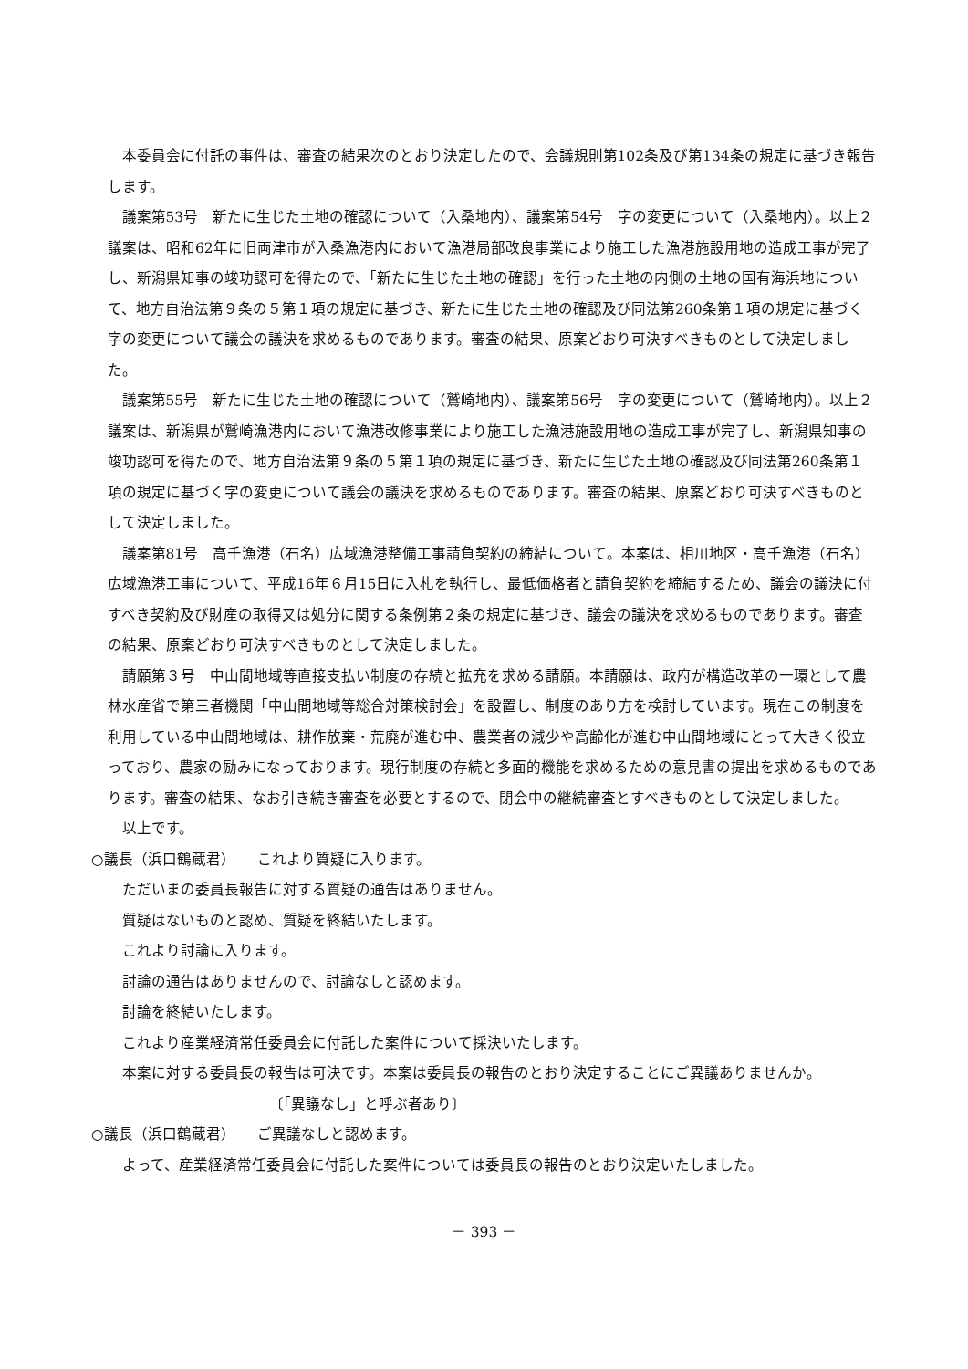本委員会に付託の事件は、審査の結果次のとおり決定したので、会議規則第102条及び第134条の規定に基づき報告します。
議案第53号　新たに生じた土地の確認について（入桑地内）、議案第54号　字の変更について（入桑地内）。以上２議案は、昭和62年に旧両津市が入桑漁港内において漁港局部改良事業により施工した漁港施設用地の造成工事が完了し、新潟県知事の竣功認可を得たので、「新たに生じた土地の確認」を行った土地の内側の土地の国有海浜地について、地方自治法第９条の５第１項の規定に基づき、新たに生じた土地の確認及び同法第260条第１項の規定に基づく字の変更について議会の議決を求めるものであります。審査の結果、原案どおり可決すべきものとして決定しました。
議案第55号　新たに生じた土地の確認について（鷲崎地内）、議案第56号　字の変更について（鷲崎地内）。以上２議案は、新潟県が鷲崎漁港内において漁港改修事業により施工した漁港施設用地の造成工事が完了し、新潟県知事の竣功認可を得たので、地方自治法第９条の５第１項の規定に基づき、新たに生じた土地の確認及び同法第260条第１項の規定に基づく字の変更について議会の議決を求めるものであります。審査の結果、原案どおり可決すべきものとして決定しました。
議案第81号　高千漁港（石名）広域漁港整備工事請負契約の締結について。本案は、相川地区・高千漁港（石名）広域漁港工事について、平成16年６月15日に入札を執行し、最低価格者と請負契約を締結するため、議会の議決に付すべき契約及び財産の取得又は処分に関する条例第２条の規定に基づき、議会の議決を求めるものであります。審査の結果、原案どおり可決すべきものとして決定しました。
請願第３号　中山間地域等直接支払い制度の存続と拡充を求める請願。本請願は、政府が構造改革の一環として農林水産省で第三者機関「中山間地域等総合対策検討会」を設置し、制度のあり方を検討しています。現在この制度を利用している中山間地域は、耕作放棄・荒廃が進む中、農業者の減少や高齢化が進む中山間地域にとって大きく役立っており、農家の励みになっております。現行制度の存続と多面的機能を求めるための意見書の提出を求めるものであります。審査の結果、なお引き続き審査を必要とするので、閉会中の継続審査とすべきものとして決定しました。
以上です。
○議長（浜口鶴蔵君）　　これより質疑に入ります。
ただいまの委員長報告に対する質疑の通告はありません。
質疑はないものと認め、質疑を終結いたします。
これより討論に入ります。
討論の通告はありませんので、討論なしと認めます。
討論を終結いたします。
これより産業経済常任委員会に付託した案件について採決いたします。
本案に対する委員長の報告は可決です。本案は委員長の報告のとおり決定することにご異議ありませんか。
〔「異議なし」と呼ぶ者あり〕
○議長（浜口鶴蔵君）　　ご異議なしと認めます。
よって、産業経済常任委員会に付託した案件については委員長の報告のとおり決定いたしました。
－ 393 －